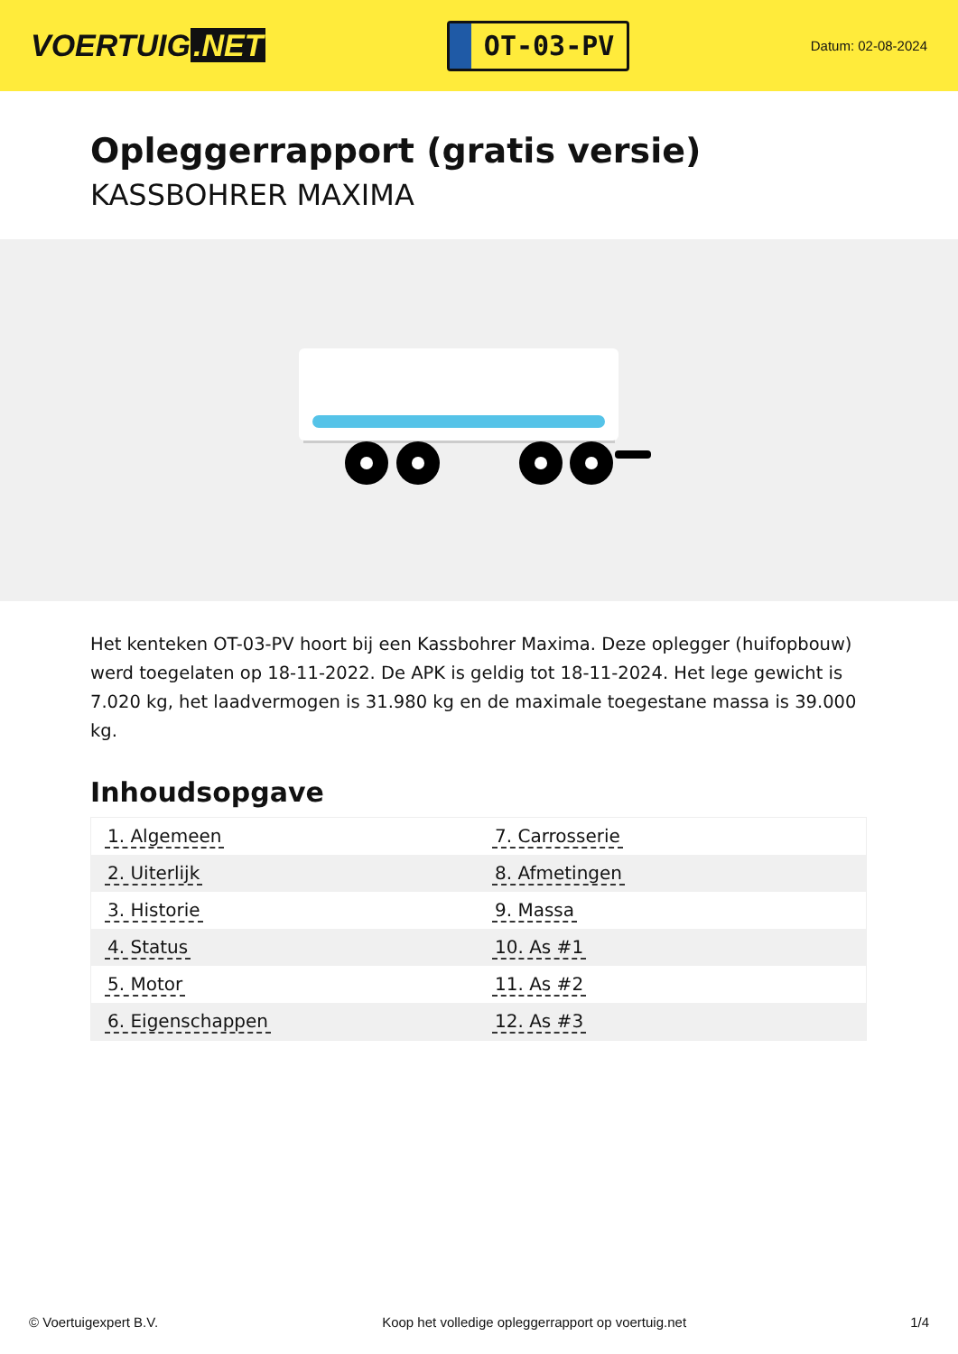VOERTUIG.NET
OT-03-PV
Datum: 02-08-2024
Opleggerrapport (gratis versie)
KASSBOHRER MAXIMA
Het kenteken OT-03-PV hoort bij een Kassbohrer Maxima. Deze oplegger (huifopbouw) werd toegelaten op 18-11-2022. De APK is geldig tot 18-11-2024. Het lege gewicht is 7.020 kg, het laadvermogen is 31.980 kg en de maximale toegestane massa is 39.000 kg.
Inhoudsopgave
| 1. Algemeen | 7. Carrosserie |
| 2. Uiterlijk | 8. Afmetingen |
| 3. Historie | 9. Massa |
| 4. Status | 10. As #1 |
| 5. Motor | 11. As #2 |
| 6. Eigenschappen | 12. As #3 |
© Voertuigexpert B.V. Koop het volledige opleggerrapport op voertuig.net
1/4